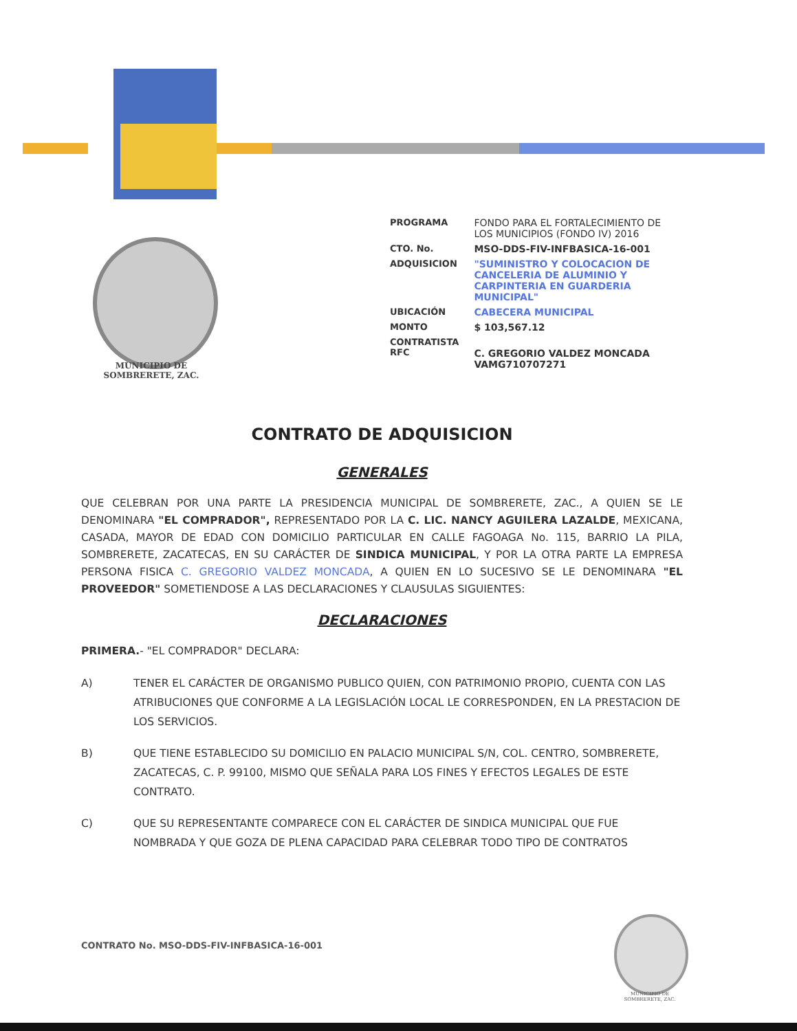MUNICIPIO DE
SOMBRERETE, ZAC.
| PROGRAMA | FONDO PARA EL FORTALECIMIENTO DE LOS MUNICIPIOS (FONDO IV) 2016 |
| CTO. No. | MSO-DDS-FIV-INFBASICA-16-001 |
| ADQUISICION | "SUMINISTRO Y COLOCACION DE CANCELERIA DE ALUMINIO Y CARPINTERIA EN GUARDERIA MUNICIPAL" |
| UBICACIÓN | CABECERA MUNICIPAL |
| MONTO | $ 103,567.12 |
| CONTRATISTA RFC | C. GREGORIO VALDEZ MONCADA VAMG710707271 |
CONTRATO DE ADQUISICION
GENERALES
QUE CELEBRAN POR UNA PARTE LA PRESIDENCIA MUNICIPAL DE SOMBRERETE, ZAC., A QUIEN SE LE DENOMINARA "EL COMPRADOR", REPRESENTADO POR LA C. LIC. NANCY AGUILERA LAZALDE, MEXICANA, CASADA, MAYOR DE EDAD CON DOMICILIO PARTICULAR EN CALLE FAGOAGA No. 115, BARRIO LA PILA, SOMBRERETE, ZACATECAS, EN SU CARÁCTER DE SINDICA MUNICIPAL, Y POR LA OTRA PARTE LA EMPRESA PERSONA FISICA C. GREGORIO VALDEZ MONCADA, A QUIEN EN LO SUCESIVO SE LE DENOMINARA "EL PROVEEDOR" SOMETIENDOSE A LAS DECLARACIONES Y CLAUSULAS SIGUIENTES:
DECLARACIONES
PRIMERA.- "EL COMPRADOR" DECLARA:
A) TENER EL CARÁCTER DE ORGANISMO PUBLICO QUIEN, CON PATRIMONIO PROPIO, CUENTA CON LAS ATRIBUCIONES QUE CONFORME A LA LEGISLACIÓN LOCAL LE CORRESPONDEN, EN LA PRESTACION DE LOS SERVICIOS.
B) QUE TIENE ESTABLECIDO SU DOMICILIO EN PALACIO MUNICIPAL S/N, COL. CENTRO, SOMBRERETE, ZACATECAS, C. P. 99100, MISMO QUE SEÑALA PARA LOS FINES Y EFECTOS LEGALES DE ESTE CONTRATO.
C) QUE SU REPRESENTANTE COMPARECE CON EL CARÁCTER DE SINDICA MUNICIPAL QUE FUE NOMBRADA Y QUE GOZA DE PLENA CAPACIDAD PARA CELEBRAR TODO TIPO DE CONTRATOS
CONTRATO No. MSO-DDS-FIV-INFBASICA-16-001
MUNICIPIO DE
SOMBRERETE, ZAC.